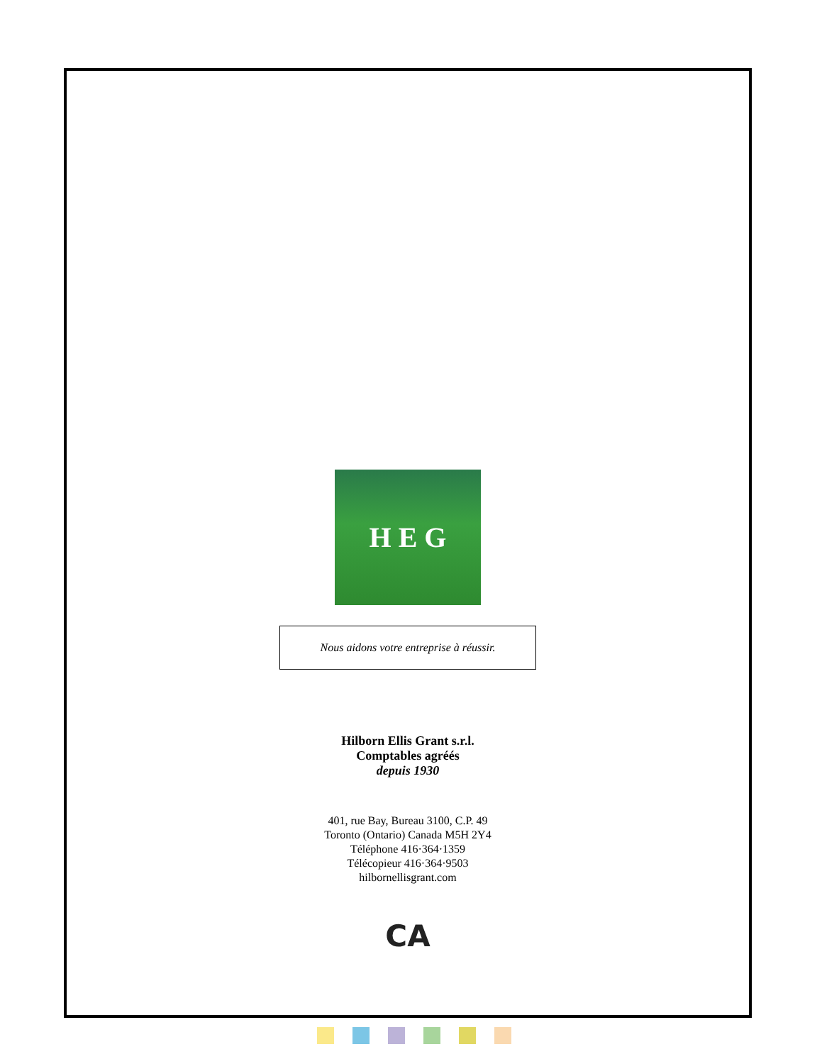H E G
Nous aidons votre entreprise à réussir.
Hilborn Ellis Grant s.r.l.
Comptables agréés
depuis 1930
401, rue Bay, Bureau 3100, C.P. 49
Toronto (Ontario) Canada M5H 2Y4
Téléphone 416·364·1359
Télécopieur 416·364·9503
hilbornellisgrant.com
CA